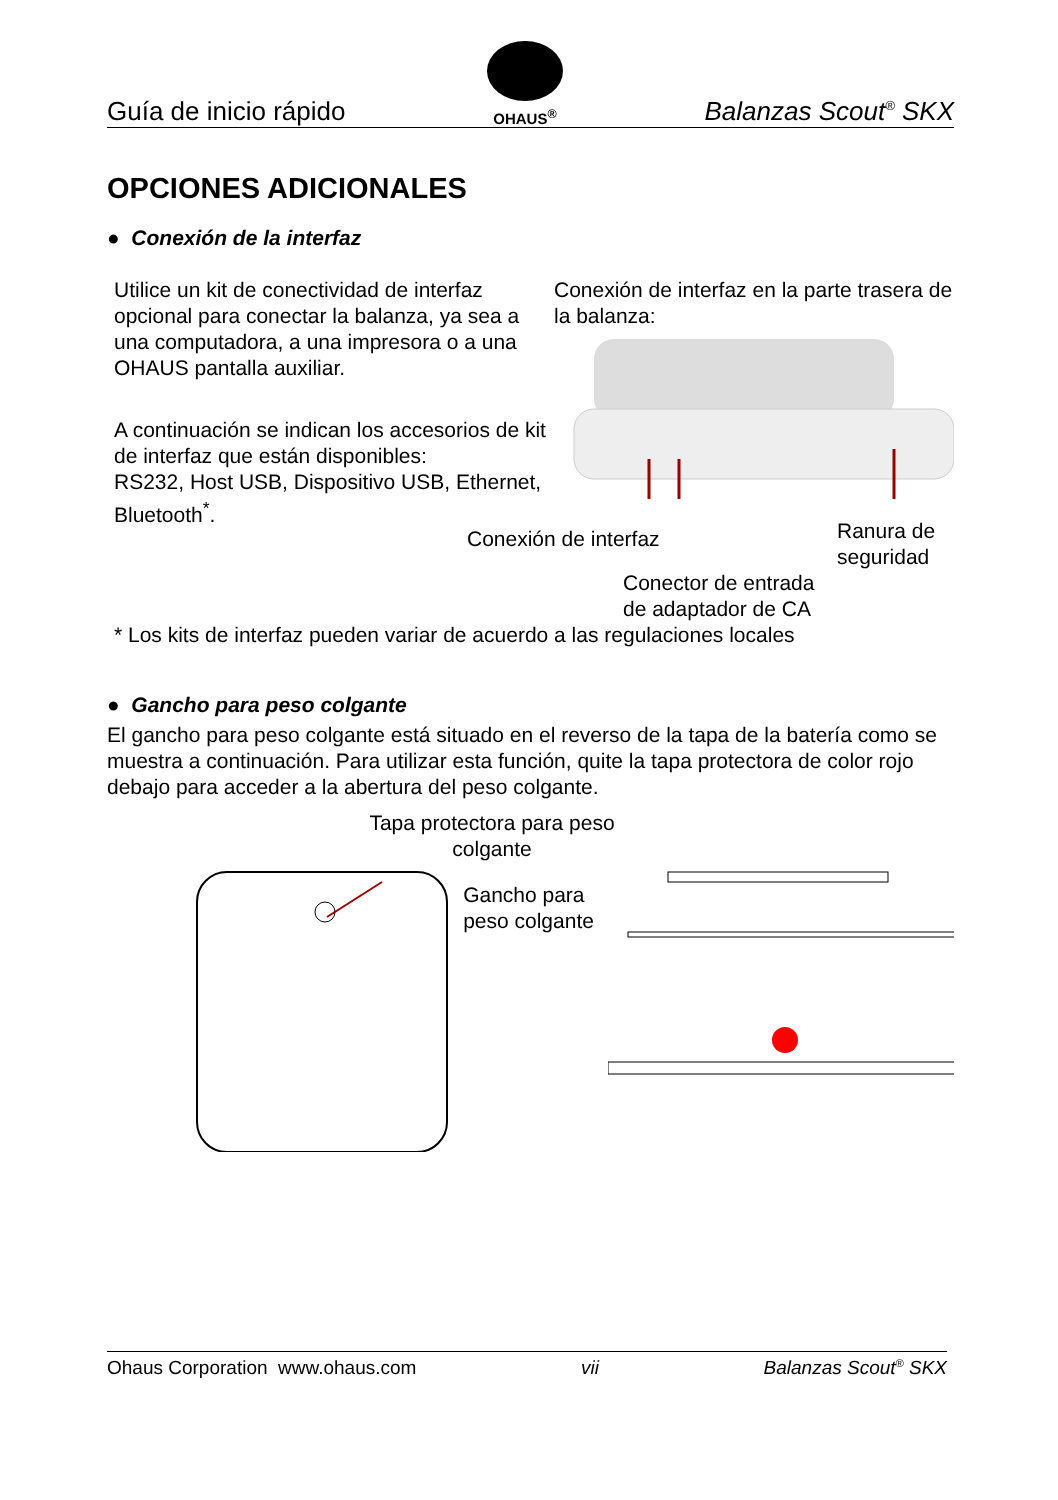Guía de inicio rápido
OHAUS<sup>®</sup>
Balanzas Scout<sup>®</sup> SKX
OPCIONES ADICIONALES
● Conexión de la interfaz
Utilice un kit de conectividad de interfaz opcional para conectar la balanza, ya sea a una computadora, a una impresora o a una OHAUS pantalla auxiliar.
A continuación se indican los accesorios de kit de interfaz que están disponibles:
RS232, Host USB, Dispositivo USB, Ethernet, Bluetooth<sup>*</sup>.
Conexión de interfaz en la parte trasera de la balanza:
Conexión de interfaz Ranura de seguridad
Conector de entrada
de adaptador de CA
* Los kits de interfaz pueden variar de acuerdo a las regulaciones locales
● Gancho para peso colgante
El gancho para peso colgante está situado en el reverso de la tapa de la batería como se muestra a continuación. Para utilizar esta función, quite la tapa protectora de color rojo debajo para acceder a la abertura del peso colgante.
Tapa protectora para peso colgante
Gancho para peso colgante
Ohaus Corporation www.ohaus.com vii Balanzas Scout<sup>®</sup> SKX